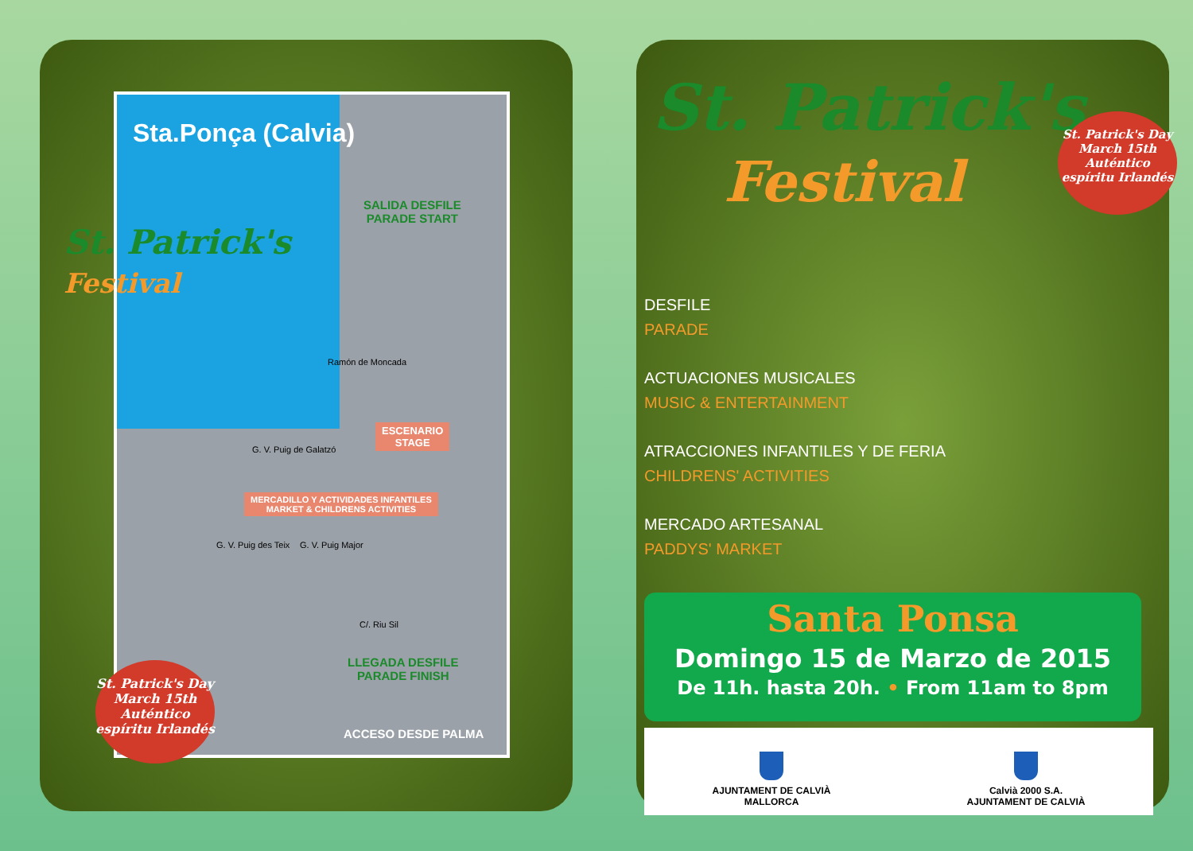Sta.Ponça (Calvia)
SALIDA DESFILE
PARADE START
Ramón de Moncada
ESCENARIO
STAGE
G. V. Puig de Galatzó
MERCADILLO Y ACTIVIDADES INFANTILES
MARKET & CHILDRENS ACTIVITIES
G. V. Puig des Teix G. V. Puig Major
C/. Riu Sil
LLEGADA DESFILE
PARADE FINISH
ACCESO DESDE PALMA
St. Patrick's
Festival
St. Patrick's Day
March 15th
Auténtico espíritu Irlandés
St. Patrick's
Festival
St. Patrick's Day
March 15th
Auténtico espíritu Irlandés
DESFILE
PARADE
ACTUACIONES MUSICALES
MUSIC & ENTERTAINMENT
ATRACCIONES INFANTILES Y DE FERIA
CHILDRENS' ACTIVITIES
MERCADO ARTESANAL
PADDYS' MARKET
Santa Ponsa
Domingo 15 de Marzo de 2015
De 11h. hasta 20h. • From 11am to 8pm
AJUNTAMENT DE CALVIÀ
MALLORCA
Calvià 2000 S.A.
AJUNTAMENT DE CALVIÀ